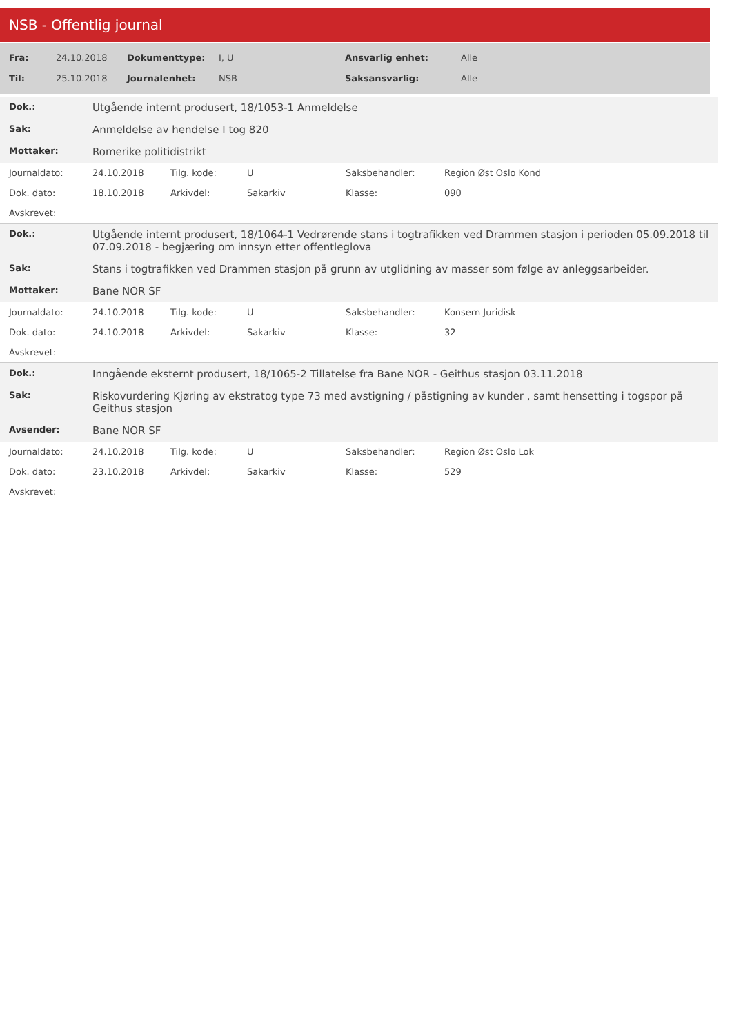NSB - Offentlig journal
| Fra: | 24.10.2018 | Dokumenttype: | I, U | Ansvarlig enhet: | Alle |
| Til: | 25.10.2018 | Journalenhet: | NSB | Saksansvarlig: | Alle |
| Dok.: | Utgående internt produsert, 18/1053-1 Anmeldelse | | | | |
| Sak: | Anmeldelse av hendelse I tog 820 | | | | |
| Mottaker: | Romerike politidistrikt | | | | |
| Journaldato: | 24.10.2018 | Tilg. kode: | U | Saksbehandler: | Region Øst Oslo Kond |
| Dok. dato: | 18.10.2018 | Arkivdel: | Sakarkiv | Klasse: | 090 |
| Avskrevet: | | | | | |
| Dok.: | Utgående internt produsert, 18/1064-1 Vedrørende stans i togtrafikken ved Drammen stasjon i perioden 05.09.2018 til 07.09.2018 - begjæring om innsyn etter offentleglova | | | | |
| Sak: | Stans i togtrafikken ved Drammen stasjon på grunn av utglidning av masser som følge av anleggsarbeider. | | | | |
| Mottaker: | Bane NOR SF | | | | |
| Journaldato: | 24.10.2018 | Tilg. kode: | U | Saksbehandler: | Konsern Juridisk |
| Dok. dato: | 24.10.2018 | Arkivdel: | Sakarkiv | Klasse: | 32 |
| Avskrevet: | | | | | |
| Dok.: | Inngående eksternt produsert, 18/1065-2 Tillatelse fra Bane NOR - Geithus stasjon 03.11.2018 | | | | |
| Sak: | Riskovurdering Kjøring av ekstratog type 73 med avstigning / påstigning av kunder , samt hensetting i togspor på Geithus stasjon | | | | |
| Avsender: | Bane NOR SF | | | | |
| Journaldato: | 24.10.2018 | Tilg. kode: | U | Saksbehandler: | Region Øst Oslo Lok |
| Dok. dato: | 23.10.2018 | Arkivdel: | Sakarkiv | Klasse: | 529 |
| Avskrevet: | | | | | |